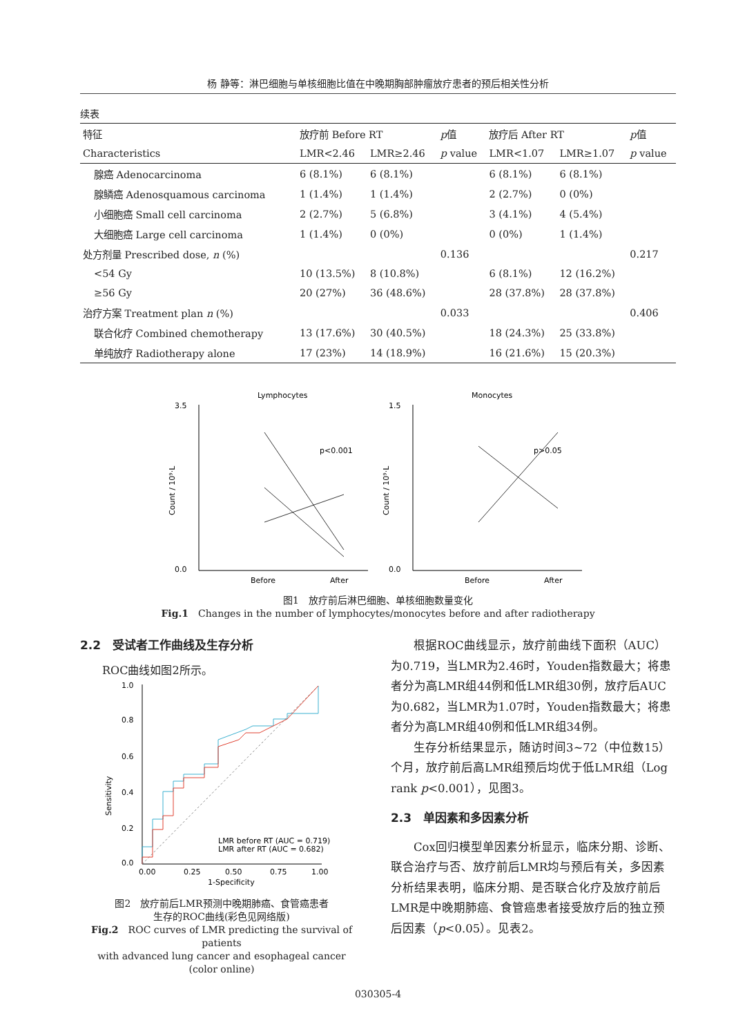杨 静等：淋巴细胞与单核细胞比值在中晚期胸部肿瘤放疗患者的预后相关性分析
续表
| 特征 | 放疗前 Before RT | | p 值 | 放疗后 After RT | | p 值 |
| --- | --- | --- | --- | --- | --- | --- |
| Characteristics | LMR<2.46 | LMR≥2.46 | p value | LMR<1.07 | LMR≥1.07 | p value |
| 腺癌 Adenocarcinoma | 6 (8.1%) | 6 (8.1%) | | 6 (8.1%) | 6 (8.1%) | |
| 腺鳞癌 Adenosquamous carcinoma | 1 (1.4%) | 1 (1.4%) | | 2 (2.7%) | 0 (0%) | |
| 小细胞癌 Small cell carcinoma | 2 (2.7%) | 5 (6.8%) | | 3 (4.1%) | 4 (5.4%) | |
| 大细胞癌 Large cell carcinoma | 1 (1.4%) | 0 (0%) | | 0 (0%) | 1 (1.4%) | |
| 处方剂量 Prescribed dose, n (%) | | | 0.136 | | | 0.217 |
| <54 Gy | 10 (13.5%) | 8 (10.8%) | | 6 (8.1%) | 12 (16.2%) | |
| ≥56 Gy | 20 (27%) | 36 (48.6%) | | 28 (37.8%) | 28 (37.8%) | |
| 治疗方案 Treatment plan n (%) | | | 0.033 | | | 0.406 |
| 联合化疗 Combined chemotherapy | 13 (17.6%) | 30 (40.5%) | | 18 (24.3%) | 25 (33.8%) | |
| 单纯放疗 Radiotherapy alone | 17 (23%) | 14 (18.9%) | | 16 (21.6%) | 15 (20.3%) | |
Lymphocytes
3.5
0.0
Count / 10⁹·L
Before
After
p<0.001
Monocytes
1.5
0.0
Count / 10⁹·L
Before
After
p>0.05
图1　放疗前后淋巴细胞、单核细胞数量变化
Fig.1　Changes in the number of lymphocytes/monocytes before and after radiotherapy
2.2　受试者工作曲线及生存分析
ROC曲线如图2所示。
1.0
0.8
0.6
0.4
0.2
0.0
Sensitivity
0.00
0.25
0.50
0.75
1.00
1-Specificity
LMR before RT (AUC = 0.719)
LMR after RT (AUC = 0.682)
图2　放疗前后LMR预测中晚期肺癌、食管癌患者
生存的ROC曲线(彩色见网络版)
Fig.2　ROC curves of LMR predicting the survival of patients
with advanced lung cancer and esophageal cancer
(color online)
根据ROC曲线显示，放疗前曲线下面积（AUC）为0.719，当LMR为2.46时，Youden指数最大；将患者分为高LMR组44例和低LMR组30例，放疗后AUC为0.682，当LMR为1.07时，Youden指数最大；将患者分为高LMR组40例和低LMR组34例。
生存分析结果显示，随访时间3~72（中位数15）个月，放疗前后高LMR组预后均优于低LMR组（Log rank p<0.001），见图3。
2.3　单因素和多因素分析
Cox回归模型单因素分析显示，临床分期、诊断、联合治疗与否、放疗前后LMR均与预后有关，多因素分析结果表明，临床分期、是否联合化疗及放疗前后LMR是中晚期肺癌、食管癌患者接受放疗后的独立预后因素（p<0.05）。见表2。
030305-4